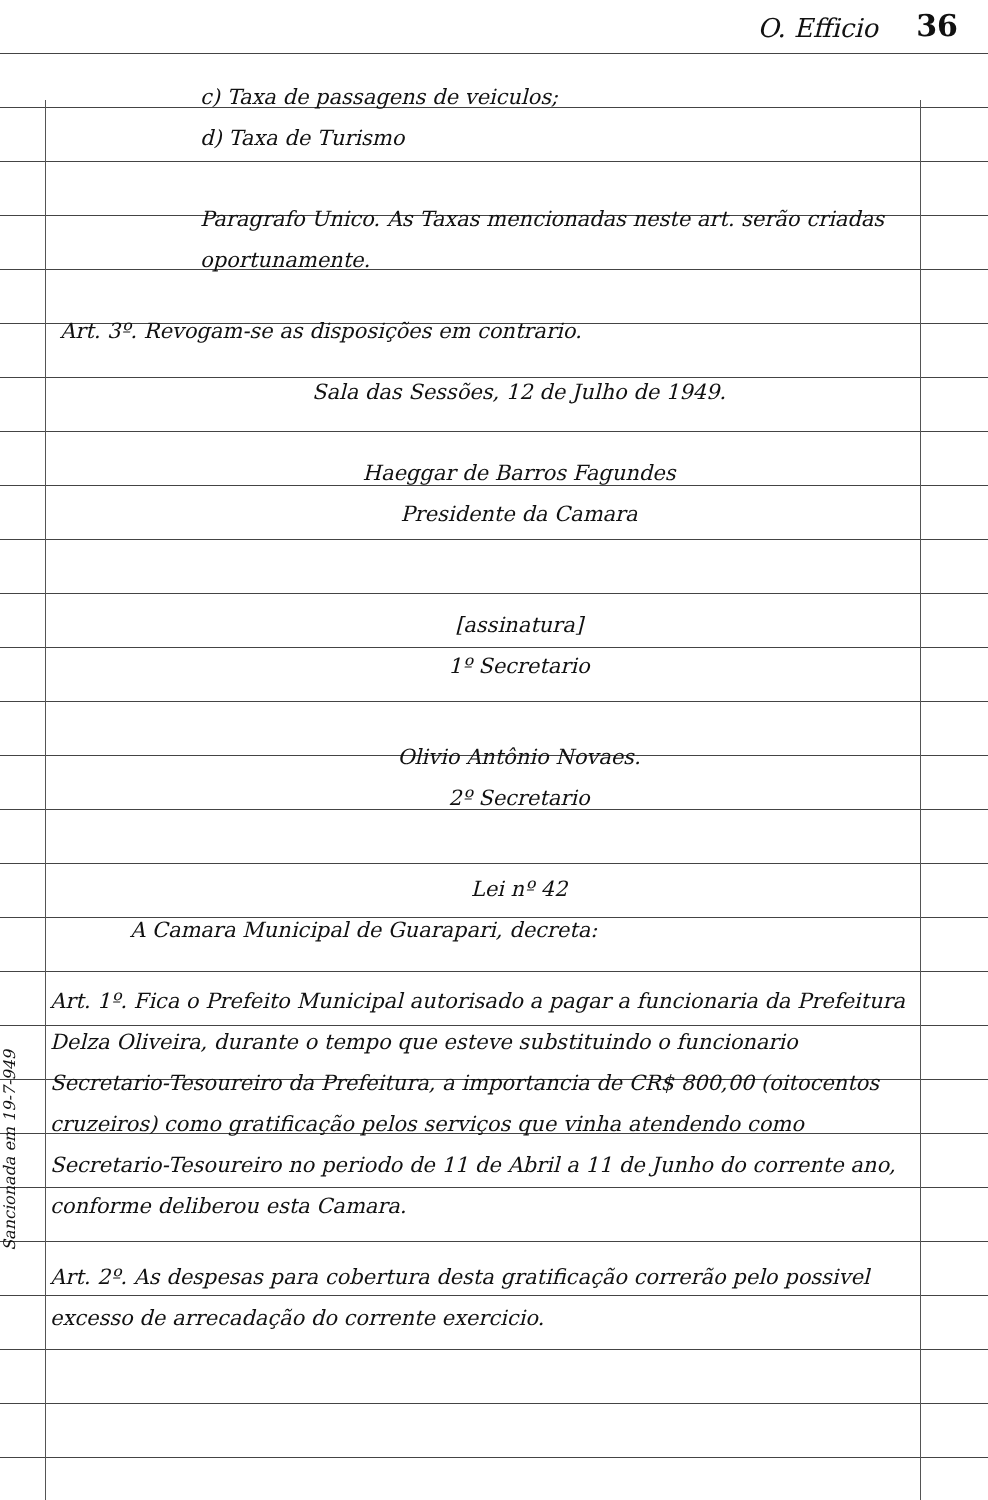36
O. Efficio
c) Taxa de passagens de veiculos;
d) Taxa de Turismo
Paragrafo Unico. As Taxas mencionadas neste art. serão criadas oportunamente.
Art. 3º. Revogam-se as disposições em contrario.
Sala das Sessões, 12 de Julho de 1949.
Haeggar de Barros Fagundes
Presidente da Camara
[assinatura]
1º Secretario
Olivio Antônio Novaes.
2º Secretario
Lei nº 42
A Camara Municipal de Guarapari, decreta:
Art. 1º. Fica o Prefeito Municipal autorisado a pagar a funcionaria da Prefeitura Delza Oliveira, durante o tempo que esteve substituindo o funcionario Secretario-Tesoureiro da Prefeitura, a importancia de CR$ 800,00 (oitocentos cruzeiros) como gratificação pelos serviços que vinha atendendo como Secretario-Tesoureiro no periodo de 11 de Abril a 11 de Junho do corrente ano, conforme deliberou esta Camara.
Art. 2º. As despesas para cobertura desta gratificação correrão pelo possivel excesso de arrecadação do corrente exercicio.
Sancionada em 19-7-949